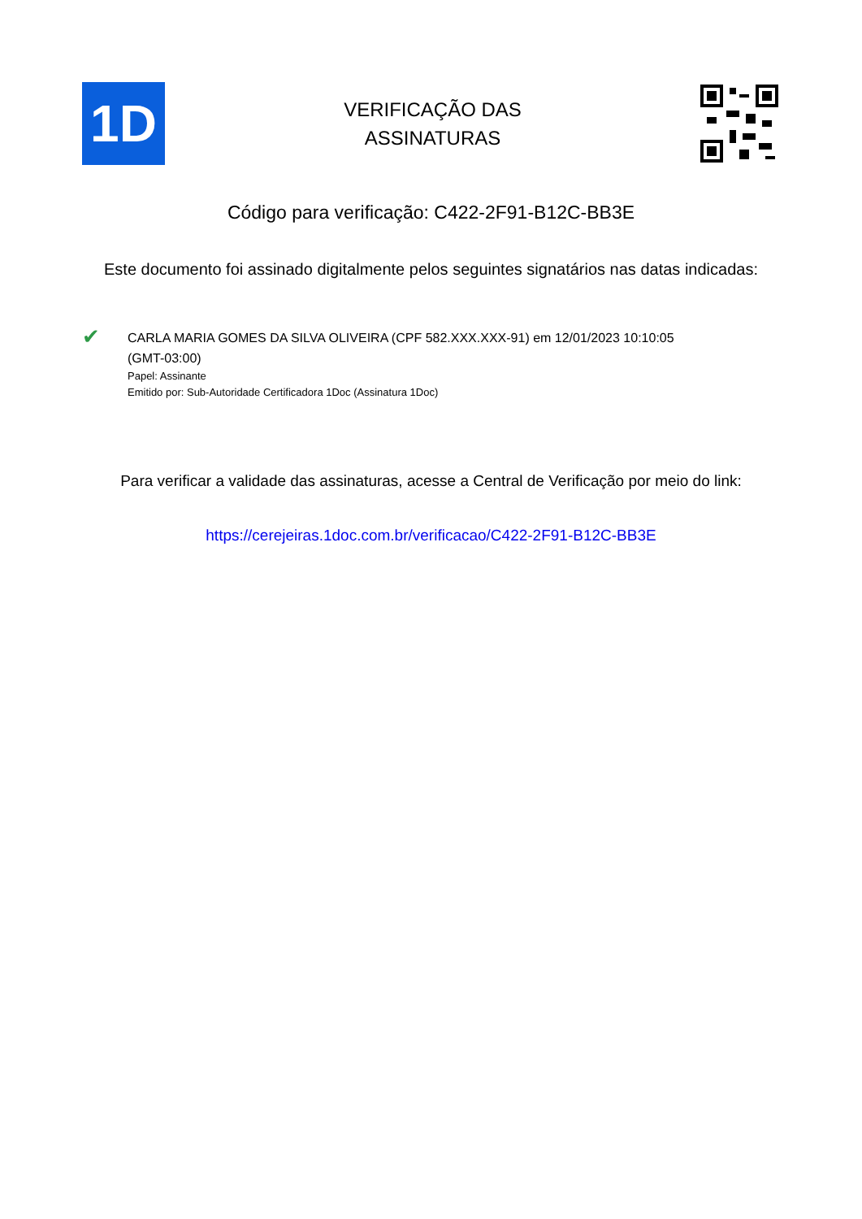1D
VERIFICAÇÃO DAS
ASSINATURAS
Código para verificação: C422-2F91-B12C-BB3E
Este documento foi assinado digitalmente pelos seguintes signatários nas datas indicadas:
✔
CARLA MARIA GOMES DA SILVA OLIVEIRA (CPF 582.XXX.XXX-91) em 12/01/2023 10:10:05
(GMT-03:00)
Papel: Assinante
Emitido por: Sub-Autoridade Certificadora 1Doc (Assinatura 1Doc)
Para verificar a validade das assinaturas, acesse a Central de Verificação por meio do link:
https://cerejeiras.1doc.com.br/verificacao/C422-2F91-B12C-BB3E